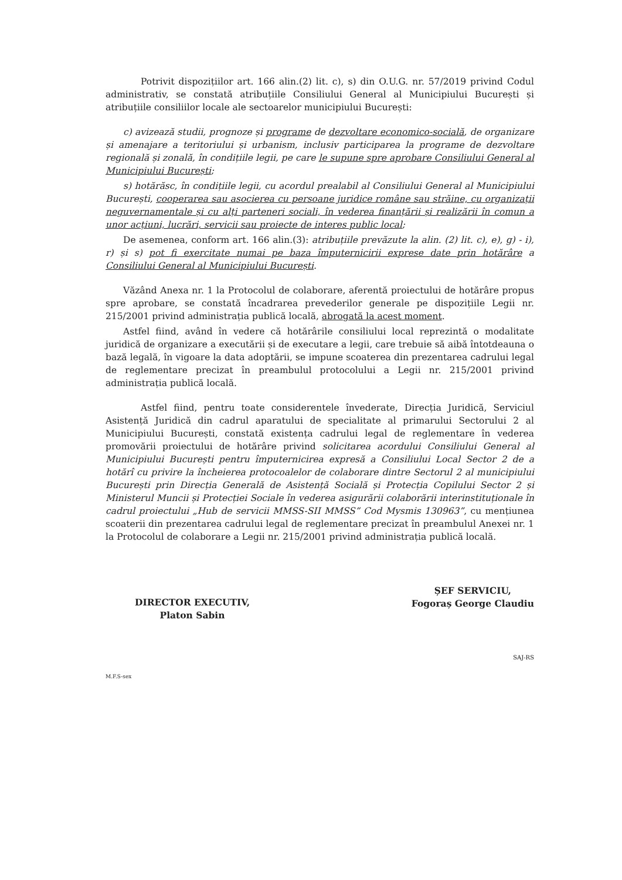Potrivit dispozițiilor art. 166 alin.(2) lit. c), s) din O.U.G. nr. 57/2019 privind Codul administrativ, se constată atribuțiile Consiliului General al Municipiului București și atribuțiile consiliilor locale ale sectoarelor municipiului București:
c) avizează studii, prognoze și programe de dezvoltare economico-socială, de organizare și amenajare a teritoriului și urbanism, inclusiv participarea la programe de dezvoltare regională și zonală, în condițiile legii, pe care le supune spre aprobare Consiliului General al Municipiului București;
s) hotărăsc, în condițiile legii, cu acordul prealabil al Consiliului General al Municipiului București, cooperarea sau asocierea cu persoane juridice române sau străine, cu organizații neguvernamentale și cu alți parteneri sociali, în vederea finanțării și realizării în comun a unor acțiuni, lucrări, servicii sau proiecte de interes public local;
De asemenea, conform art. 166 alin.(3): atribuțiile prevăzute la alin. (2) lit. c), e), g) - i), r) și s) pot fi exercitate numai pe baza împuternicirii exprese date prin hotărâre a Consiliului General al Municipiului București.
Văzând Anexa nr. 1 la Protocolul de colaborare, aferentă proiectului de hotărâre propus spre aprobare, se constată încadrarea prevederilor generale pe dispozițiile Legii nr. 215/2001 privind administrația publică locală, abrogată la acest moment.
Astfel fiind, având în vedere că hotărârile consiliului local reprezintă o modalitate juridică de organizare a executării și de executare a legii, care trebuie să aibă întotdeauna o bază legală, în vigoare la data adoptării, se impune scoaterea din prezentarea cadrului legal de reglementare precizat în preambulul protocolului a Legii nr. 215/2001 privind administrația publică locală.
Astfel fiind, pentru toate considerentele învederate, Direcția Juridică, Serviciul Asistență Juridică din cadrul aparatului de specialitate al primarului Sectorului 2 al Municipiului București, constată existența cadrului legal de reglementare în vederea promovării proiectului de hotărâre privind solicitarea acordului Consiliului General al Municipiului București pentru împuternicirea expresă a Consiliului Local Sector 2 de a hotărî cu privire la încheierea protocoalelor de colaborare dintre Sectorul 2 al municipiului București prin Direcția Generală de Asistență Socială și Protecția Copilului Sector 2 și Ministerul Muncii și Protecției Sociale în vederea asigurării colaborării interinstituționale în cadrul proiectului „Hub de servicii MMSS-SII MMSS” Cod Mysmis 130963”, cu mențiunea scoaterii din prezentarea cadrului legal de reglementare precizat în preambulul Anexei nr. 1 la Protocolul de colaborare a Legii nr. 215/2001 privind administrația publică locală.
DIRECTOR EXECUTIV,
Platon Sabin
ȘEF SERVICIU,
Fogoraș George Claudiu
SAJ-RS
M.F.S-sex